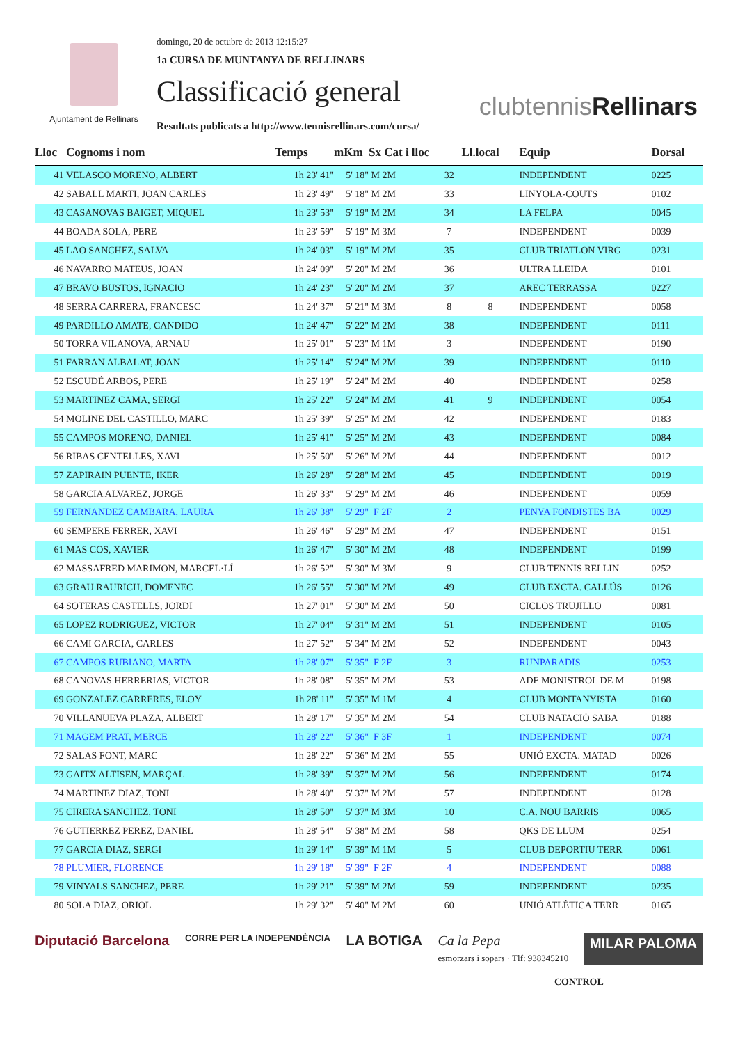Ajuntament de Rellinars
domingo, 20 de octubre de 2013 12:15:27
1a CURSA DE MUNTANYA DE RELLINARS
Classificació general
Resultats publicats a http://www.tennisrellinars.com/cursa/
clubtennisRellinars
| Lloc | Cognoms i nom | Temps | mKm | Sx Cat i lloc | | Ll.local | Equip | Dorsal |
| --- | --- | --- | --- | --- | --- | --- | --- | --- |
| 41 | VELASCO MORENO, ALBERT | 1h 23' 41" | 5' 18" | M 2M | 32 | | INDEPENDENT | 0225 |
| 42 | SABALL MARTI, JOAN CARLES | 1h 23' 49" | 5' 18" | M 2M | 33 | | LINYOLA-COUTS | 0102 |
| 43 | CASANOVAS BAIGET, MIQUEL | 1h 23' 53" | 5' 19" | M 2M | 34 | | LA FELPA | 0045 |
| 44 | BOADA SOLA, PERE | 1h 23' 59" | 5' 19" | M 3M | 7 | | INDEPENDENT | 0039 |
| 45 | LAO SANCHEZ, SALVA | 1h 24' 03" | 5' 19" | M 2M | 35 | | CLUB TRIATLON VIRG | 0231 |
| 46 | NAVARRO MATEUS, JOAN | 1h 24' 09" | 5' 20" | M 2M | 36 | | ULTRA LLEIDA | 0101 |
| 47 | BRAVO BUSTOS, IGNACIO | 1h 24' 23" | 5' 20" | M 2M | 37 | | AREC TERRASSA | 0227 |
| 48 | SERRA CARRERA, FRANCESC | 1h 24' 37" | 5' 21" | M 3M | 8 | 8 | INDEPENDENT | 0058 |
| 49 | PARDILLO AMATE, CANDIDO | 1h 24' 47" | 5' 22" | M 2M | 38 | | INDEPENDENT | 0111 |
| 50 | TORRA VILANOVA, ARNAU | 1h 25' 01" | 5' 23" | M 1M | 3 | | INDEPENDENT | 0190 |
| 51 | FARRAN ALBALAT, JOAN | 1h 25' 14" | 5' 24" | M 2M | 39 | | INDEPENDENT | 0110 |
| 52 | ESCUDÉ ARBOS, PERE | 1h 25' 19" | 5' 24" | M 2M | 40 | | INDEPENDENT | 0258 |
| 53 | MARTINEZ CAMA, SERGI | 1h 25' 22" | 5' 24" | M 2M | 41 | 9 | INDEPENDENT | 0054 |
| 54 | MOLINE DEL CASTILLO, MARC | 1h 25' 39" | 5' 25" | M 2M | 42 | | INDEPENDENT | 0183 |
| 55 | CAMPOS MORENO, DANIEL | 1h 25' 41" | 5' 25" | M 2M | 43 | | INDEPENDENT | 0084 |
| 56 | RIBAS CENTELLES, XAVI | 1h 25' 50" | 5' 26" | M 2M | 44 | | INDEPENDENT | 0012 |
| 57 | ZAPIRAIN PUENTE, IKER | 1h 26' 28" | 5' 28" | M 2M | 45 | | INDEPENDENT | 0019 |
| 58 | GARCIA ALVAREZ, JORGE | 1h 26' 33" | 5' 29" | M 2M | 46 | | INDEPENDENT | 0059 |
| 59 | FERNANDEZ CAMBARA, LAURA | 1h 26' 38" | 5' 29" | F 2F | 2 | | PENYA FONDISTES BA | 0029 |
| 60 | SEMPERE FERRER, XAVI | 1h 26' 46" | 5' 29" | M 2M | 47 | | INDEPENDENT | 0151 |
| 61 | MAS COS, XAVIER | 1h 26' 47" | 5' 30" | M 2M | 48 | | INDEPENDENT | 0199 |
| 62 | MASSAFRED MARIMON, MARCEL·LÍ | 1h 26' 52" | 5' 30" | M 3M | 9 | | CLUB TENNIS RELLIN | 0252 |
| 63 | GRAU RAURICH, DOMENEC | 1h 26' 55" | 5' 30" | M 2M | 49 | | CLUB EXCTA. CALLÚS | 0126 |
| 64 | SOTERAS CASTELLS, JORDI | 1h 27' 01" | 5' 30" | M 2M | 50 | | CICLOS TRUJILLO | 0081 |
| 65 | LOPEZ RODRIGUEZ, VICTOR | 1h 27' 04" | 5' 31" | M 2M | 51 | | INDEPENDENT | 0105 |
| 66 | CAMI GARCIA, CARLES | 1h 27' 52" | 5' 34" | M 2M | 52 | | INDEPENDENT | 0043 |
| 67 | CAMPOS RUBIANO, MARTA | 1h 28' 07" | 5' 35" | F 2F | 3 | | RUNPARADIS | 0253 |
| 68 | CANOVAS HERRERIAS, VICTOR | 1h 28' 08" | 5' 35" | M 2M | 53 | | ADF MONISTROL DE M | 0198 |
| 69 | GONZALEZ CARRERES, ELOY | 1h 28' 11" | 5' 35" | M 1M | 4 | | CLUB MONTANYISTA | 0160 |
| 70 | VILLANUEVA PLAZA, ALBERT | 1h 28' 17" | 5' 35" | M 2M | 54 | | CLUB NATACIÓ SABA | 0188 |
| 71 | MAGEM PRAT, MERCE | 1h 28' 22" | 5' 36" | F 3F | 1 | | INDEPENDENT | 0074 |
| 72 | SALAS FONT, MARC | 1h 28' 22" | 5' 36" | M 2M | 55 | | UNIÓ EXCTA. MATAD | 0026 |
| 73 | GAITX ALTISEN, MARÇAL | 1h 28' 39" | 5' 37" | M 2M | 56 | | INDEPENDENT | 0174 |
| 74 | MARTINEZ DIAZ, TONI | 1h 28' 40" | 5' 37" | M 2M | 57 | | INDEPENDENT | 0128 |
| 75 | CIRERA SANCHEZ, TONI | 1h 28' 50" | 5' 37" | M 3M | 10 | | C.A. NOU BARRIS | 0065 |
| 76 | GUTIERREZ PEREZ, DANIEL | 1h 28' 54" | 5' 38" | M 2M | 58 | | QKS DE LLUM | 0254 |
| 77 | GARCIA DIAZ, SERGI | 1h 29' 14" | 5' 39" | M 1M | 5 | | CLUB DEPORTIU TERR | 0061 |
| 78 | PLUMIER, FLORENCE | 1h 29' 18" | 5' 39" | F 2F | 4 | | INDEPENDENT | 0088 |
| 79 | VINYALS SANCHEZ, PERE | 1h 29' 21" | 5' 39" | M 2M | 59 | | INDEPENDENT | 0235 |
| 80 | SOLA DIAZ, ORIOL | 1h 29' 32" | 5' 40" | M 2M | 60 | | UNIÓ ATLÈTICA TERR | 0165 |
Diputació Barcelona CORRE PER LA INDEPENDÈNCIA LA BOTIGA Ca la Pepa
esmorzars i sopars · Tlf: 938345210 MILAR PALOMA
CONTROL